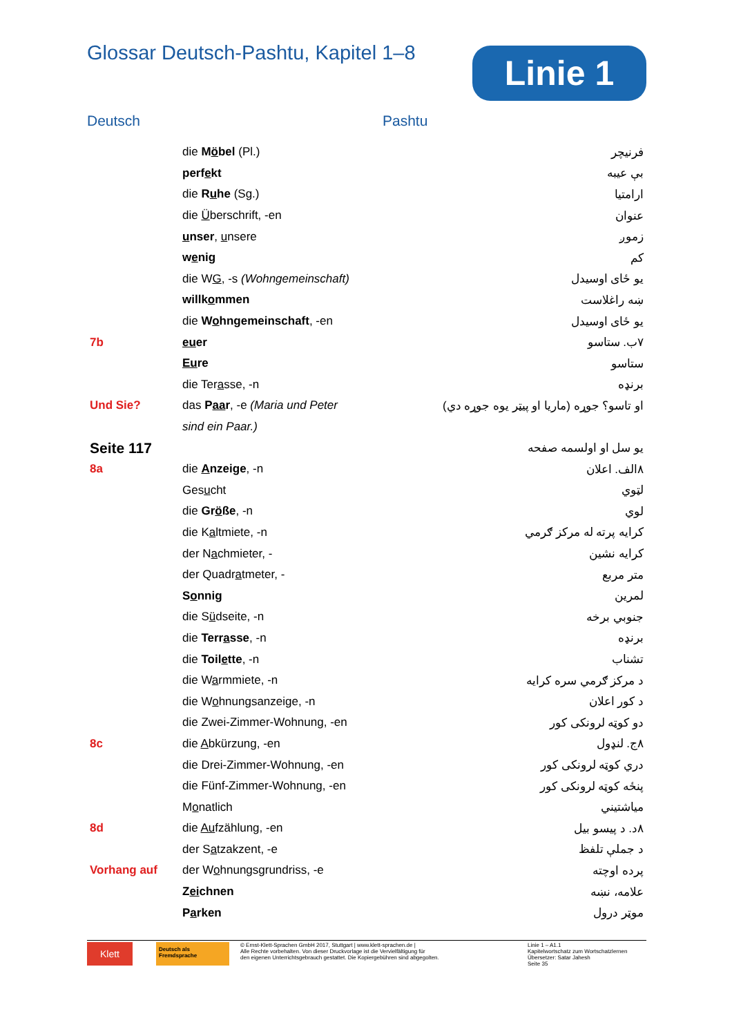Glossar Deutsch-Pashtu, Kapitel 1–8
Linie 1
Deutsch Pashtu
| | die M ö bel (Pl.) | فرنیچر |
| | perf e kt | بې عیبه |
| | die R u he (Sg.) | ارامتیا |
| | die Ü berschrift, -en | عنوان |
| | u nser , u nsere | زموږ |
| | w e nig | کم |
| | die W G , -s (Wohngemeinschaft) | یو ځای اوسیدل |
| | willk o mmen | ښه راغلاست |
| | die W o hngemeinschaft , -en | یو ځای اوسیدل |
| 7b | eu er | ۷ب. ستاسو |
| | Eu re | ستاسو |
| | die Ter a sse, -n | برنډه |
| Und Sie? | das P aa r , -e (Maria und Peter | او تاسو؟ جوړه (ماریا او پیټر یوه جوړه دي) |
| | sind ein Paar.) | |
| Seite 117 | | یو سل او اولسمه صفحه |
| 8a | die A nzeige , -n | ۸الف. اعلان |
| | Ges u cht | لټوي |
| | die Gr ö ße , -n | لوي |
| | die K a ltmiete, -n | کرایه پرته له مرکز ګرمي |
| | der N a chmieter, - | کرایه نشین |
| | der Quadr a tmeter, - | متر مربع |
| | S o nnig | لمرین |
| | die S ü dseite, -n | جنوبي برخه |
| | die Terr a sse , -n | برنډه |
| | die Toil e tte , -n | تشناب |
| | die W a rmmiete, -n | د مرکز ګرمي سره کرایه |
| | die W o hnungsanzeige, -n | د کور اعلان |
| | die Zwei-Zimmer-Wohnung, -en | دو کوټه لرونکی کور |
| 8c | die A bkürzung, -en | ۸ج. لنډول |
| | die Drei-Zimmer-Wohnung, -en | دري کوټه لرونکی کور |
| | die Fünf-Zimmer-Wohnung, -en | پنځه کوټه لرونکی کور |
| | M o natlich | میاشتیني |
| 8d | die Au fzählung, -en | ۸د. د پیسو بیل |
| | der S a tzakzent, -e | د جملې تلفظ |
| Vorhang auf | der W o hnungsgrundriss, -e | پرده اوچته |
| | Z ei chnen | علامه، نښه |
| | P a rken | موټر درول |
Klett
Deutsch als Fremdsprache
© Ernst-Klett-Sprachen GmbH 2017, Stuttgart | www.klett-sprachen.de |
Alle Rechte vorbehalten. Von dieser Druckvorlage ist die Vervielfältigung für
den eigenen Unterrichtsgebrauch gestattet. Die Kopiergebühren sind abgegolten.
Linie 1 – A1.1
Kapitelwortschatz zum Wortschatzlernen
Übersetzer: Satar Jahesh
Seite 35